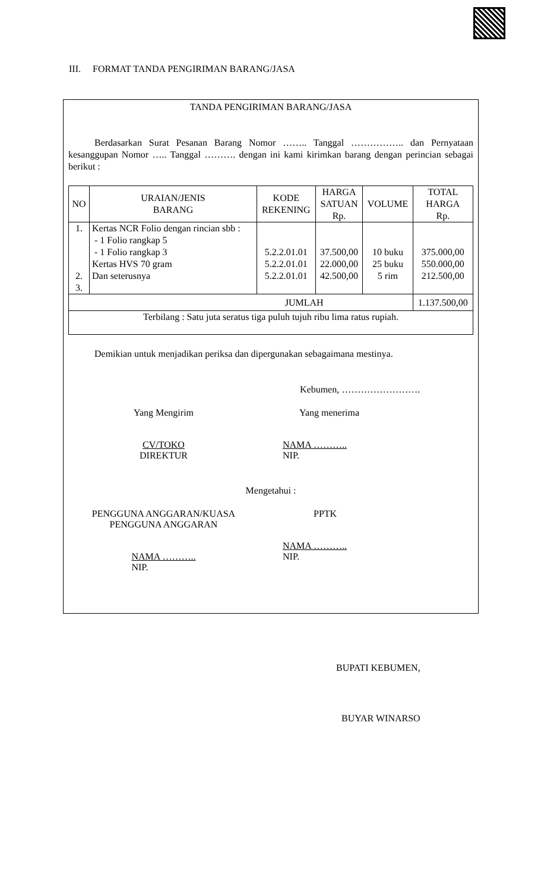III. FORMAT TANDA PENGIRIMAN BARANG/JASA
TANDA PENGIRIMAN BARANG/JASA
Berdasarkan Surat Pesanan Barang Nomor …….. Tanggal …………….. dan Pernyataan kesanggupan Nomor ….. Tanggal ………. dengan ini kami kirimkan barang dengan perincian sebagai berikut :
| NO | URAIAN/JENIS BARANG | KODE REKENING | HARGA SATUAN Rp. | VOLUME | TOTAL HARGA Rp. |
| --- | --- | --- | --- | --- | --- |
| 1. 2. 3. | Kertas NCR Folio dengan rincian sbb : - 1 Folio rangkap 5 - 1 Folio rangkap 3 Kertas HVS 70 gram Dan seterusnya | 5.2.2.01.01 5.2.2.01.01 5.2.2.01.01 | 37.500,00 22.000,00 42.500,00 | 10 buku 25 buku 5 rim | 375.000,00 550.000,00 212.500,00 |
| JUMLAH | | | | | 1.137.500,00 |
| Terbilang : Satu juta seratus tiga puluh tujuh ribu lima ratus rupiah. | | | | | |
Demikian untuk menjadikan periksa dan dipergunakan sebagaimana mestinya.
Kebumen, …………………….
Yang Mengirim
CV/TOKO
DIREKTUR
Yang menerima
NAMA ………..
NIP.
Mengetahui :
PENGGUNA ANGGARAN/KUASA
PENGGUNA ANGGARAN
NAMA ………..
NIP.
PPTK
NAMA ………..
NIP.
BUPATI KEBUMEN,
BUYAR WINARSO